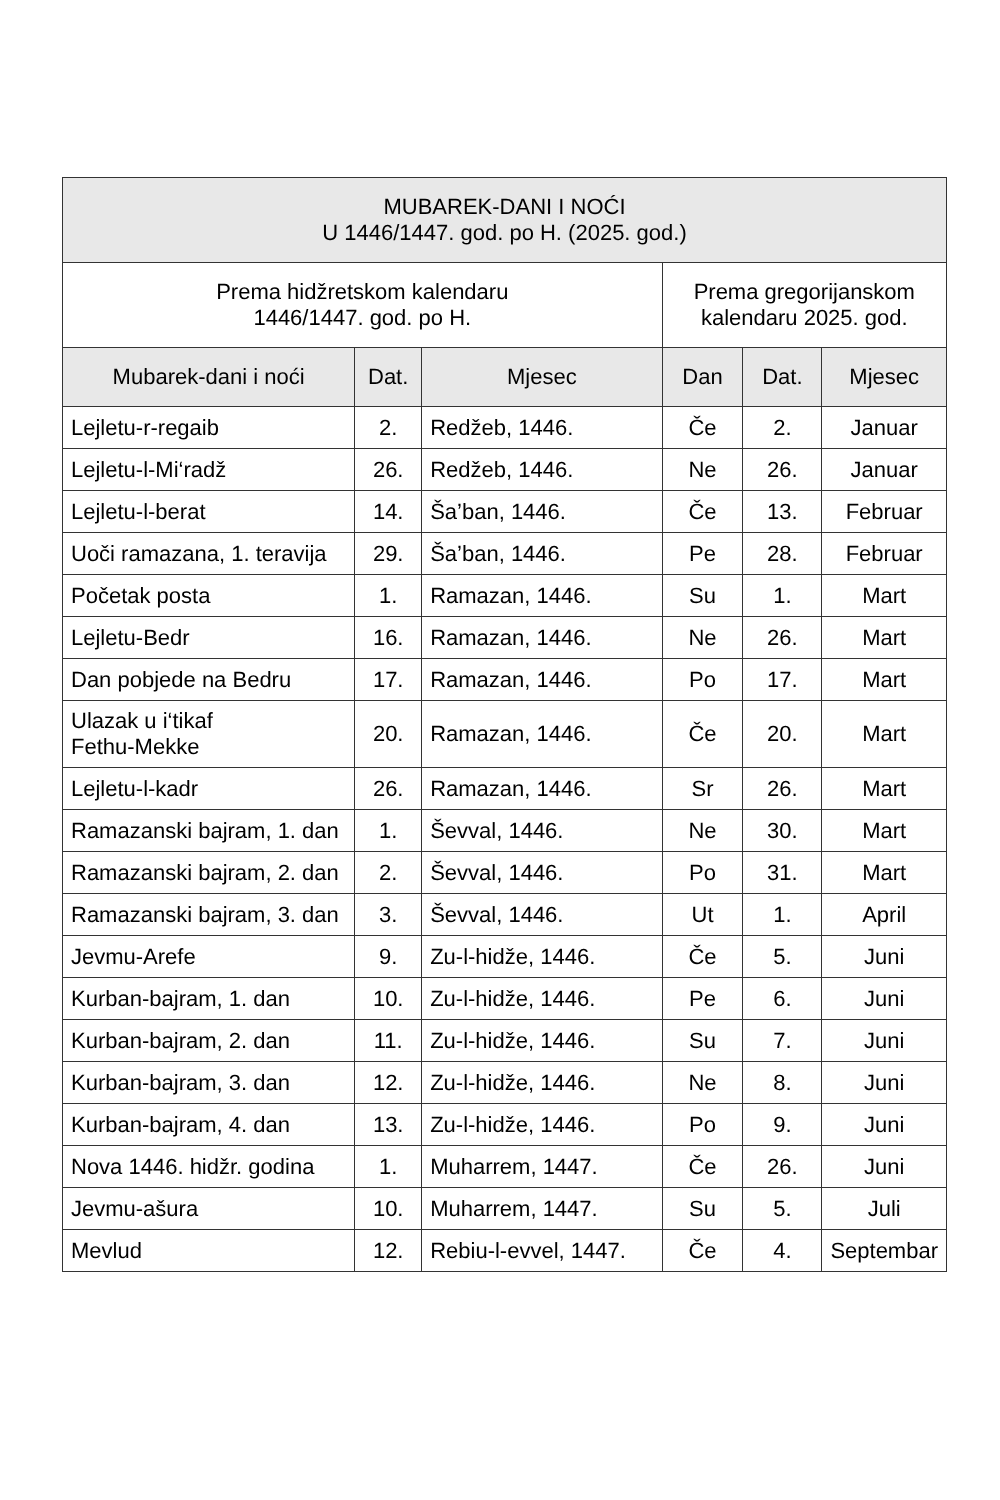| MUBAREK-DANI I NOĆI U 1446/1447. god. po H. (2025. god.) | | | | | |
| --- | --- | --- | --- | --- | --- |
| Prema hidžretskom kalendaru 1446/1447. god. po H. | | | Prema gregorijanskom kalendaru 2025. god. | | |
| Mubarek-dani i noći | Dat. | Mjesec | Dan | Dat. | Mjesec |
| Lejletu-r-regaib | 2. | Redžeb, 1446. | Če | 2. | Januar |
| Lejletu-l-Mi‘radž | 26. | Redžeb, 1446. | Ne | 26. | Januar |
| Lejletu-l-berat | 14. | Ša’ban, 1446. | Če | 13. | Februar |
| Uoči ramazana, 1. teravija | 29. | Ša’ban, 1446. | Pe | 28. | Februar |
| Početak posta | 1. | Ramazan, 1446. | Su | 1. | Mart |
| Lejletu-Bedr | 16. | Ramazan, 1446. | Ne | 26. | Mart |
| Dan pobjede na Bedru | 17. | Ramazan, 1446. | Po | 17. | Mart |
| Ulazak u i‘tikaf Fethu-Mekke | 20. | Ramazan, 1446. | Če | 20. | Mart |
| Lejletu-l-kadr | 26. | Ramazan, 1446. | Sr | 26. | Mart |
| Ramazanski bajram, 1. dan | 1. | Ševval, 1446. | Ne | 30. | Mart |
| Ramazanski bajram, 2. dan | 2. | Ševval, 1446. | Po | 31. | Mart |
| Ramazanski bajram, 3. dan | 3. | Ševval, 1446. | Ut | 1. | April |
| Jevmu-Arefe | 9. | Zu-l-hidže, 1446. | Če | 5. | Juni |
| Kurban-bajram, 1. dan | 10. | Zu-l-hidže, 1446. | Pe | 6. | Juni |
| Kurban-bajram, 2. dan | 11. | Zu-l-hidže, 1446. | Su | 7. | Juni |
| Kurban-bajram, 3. dan | 12. | Zu-l-hidže, 1446. | Ne | 8. | Juni |
| Kurban-bajram, 4. dan | 13. | Zu-l-hidže, 1446. | Po | 9. | Juni |
| Nova 1446. hidžr. godina | 1. | Muharrem, 1447. | Če | 26. | Juni |
| Jevmu-ašura | 10. | Muharrem, 1447. | Su | 5. | Juli |
| Mevlud | 12. | Rebiu-l-evvel, 1447. | Če | 4. | Septembar |